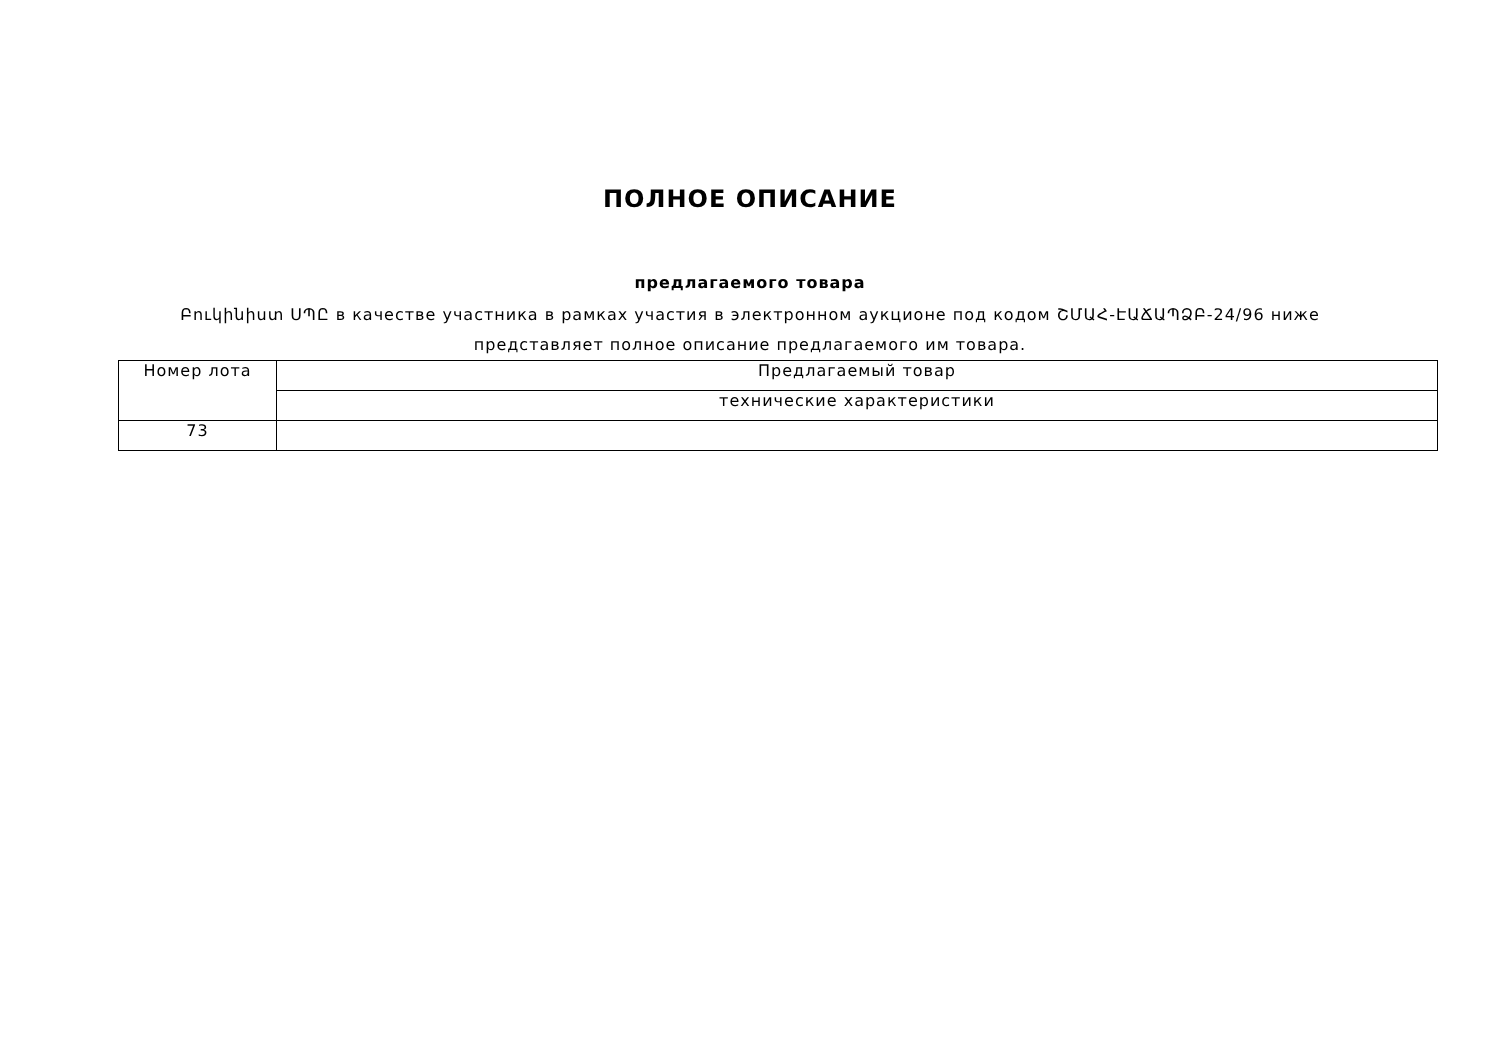ПОЛНОЕ ОПИСАНИЕ
предлагаемого товара
Բուկինիստ ՍՊԸ в качестве участника в рамках участия в электронном аукционе под кодом ՇՄԱՀ-ԷԱՃԱՊՁԲ-24/96 ниже
представляет полное описание предлагаемого им товара.
| Номер лота | Предлагаемый товар |
| --- | --- |
| | технические характеристики |
| 73 | |